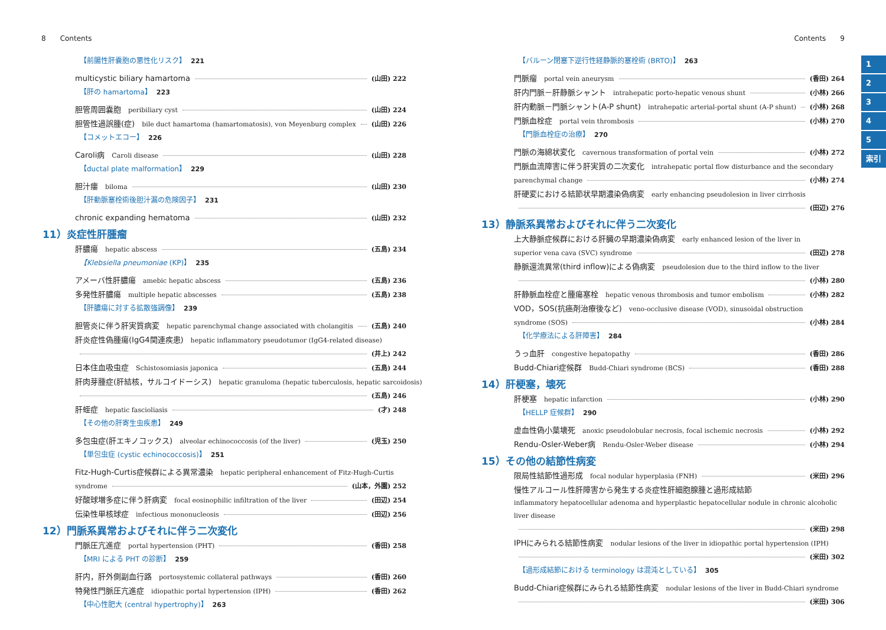8 Contents
【前腸性肝嚢胞の悪性化リスク】 221
multicystic biliary hamartoma (山田) 222
【肝の hamartoma】 223
胆管周囲嚢胞 peribiliary cyst (山田) 224
胆管性過誤腫(症) bile duct hamartoma (hamartomatosis), von Meyenburg complex (山田) 226
【コメットエコー】 226
Caroli病 Caroli disease (山田) 228
【ductal plate malformation】 229
胆汁瘻 biloma (山田) 230
【肝動脈塞栓術後胆汁漏の危険因子】 231
chronic expanding hematoma (山田) 232
11）炎症性肝腫瘤
肝膿瘍 hepatic abscess (五島) 234
【Klebsiella pneumoniae (KP)】 235
アメーバ性肝膿瘍 amebic hepatic abscess (五島) 236
多発性肝膿瘍 multiple hepatic abscesses (五島) 238
【肝膿瘍に対する拡散強調像】 239
胆管炎に伴う肝実質病変 hepatic parenchymal change associated with cholangitis (五島) 240
肝炎症性偽腫瘍(IgG4関連疾患) hepatic inflammatory pseudotumor (IgG4-related disease)
(井上) 242
日本住血吸虫症 Schistosomiasis japonica (五島) 244
肝肉芽腫症(肝結核，サルコイドーシス) hepatic granuloma (hepatic tuberculosis, hepatic sarcoidosis)
(五島) 246
肝蛭症 hepatic fascioliasis (才) 248
【その他の肝寄生虫疾患】 249
多包虫症(肝エキノコックス) alveolar echinococcosis (of the liver) (児玉) 250
【単包虫症 (cystic echinococcosis)】 251
Fitz-Hugh-Curtis症候群による異常濃染 hepatic peripheral enhancement of Fitz-Hugh-Curtis
syndrome (山本，外園) 252
好酸球増多症に伴う肝病変 focal eosinophilic infiltration of the liver (田辺) 254
伝染性単核球症 infectious mononucleosis (田辺) 256
12）門脈系異常およびそれに伴う二次変化
門脈圧亢進症 portal hypertension (PHT) (香田) 258
【MRI による PHT の診断】 259
肝内，肝外側副血行路 portosystemic collateral pathways (香田) 260
特発性門脈圧亢進症 idiopathic portal hypertension (IPH) (香田) 262
【中心性肥大 (central hypertrophy)】 263
Contents 9
【バルーン閉塞下逆行性経静脈的塞栓術 (BRTO)】 263
門脈瘤 portal vein aneurysm (香田) 264
肝内門脈－肝静脈シャント intrahepatic porto-hepatic venous shunt (小林) 266
肝内動脈－門脈シャント(A-P shunt) intrahepatic arterial-portal shunt (A-P shunt) (小林) 268
門脈血栓症 portal vein thrombosis (小林) 270
【門脈血栓症の治療】 270
門脈の海綿状変化 cavernous transformation of portal vein (小林) 272
門脈血流障害に伴う肝実質の二次変化 intrahepatic portal flow disturbance and the secondary
parenchymal change (小林) 274
肝硬変における結節状早期濃染偽病変 early enhancing pseudolesion in liver cirrhosis
(田辺) 276
13）静脈系異常およびそれに伴う二次変化
上大静脈症候群における肝臓の早期濃染偽病変 early enhanced lesion of the liver in
superior vena cava (SVC) syndrome (田辺) 278
静脈還流異常(third inflow)による偽病変 pseudolesion due to the third inflow to the liver
(小林) 280
肝静脈血栓症と腫瘍塞栓 hepatic venous thrombosis and tumor embolism (小林) 282
VOD，SOS(抗癌剤治療後など) veno-occlusive disease (VOD), sinusoidal obstruction
syndrome (SOS) (小林) 284
【化学療法による肝障害】 284
うっ血肝 congestive hepatopathy (香田) 286
Budd-Chiari症候群 Budd-Chiari syndrome (BCS) (香田) 288
14）肝梗塞，壊死
肝梗塞 hepatic infarction (小林) 290
【HELLP 症候群】 290
虚血性偽小葉壊死 anoxic pseudolobular necrosis, focal ischemic necrosis (小林) 292
Rendu-Osler-Weber病 Rendu-Osler-Weber disease (小林) 294
15）その他の結節性病変
限局性結節性過形成 focal nodular hyperplasia (FNH) (米田) 296
慢性アルコール性肝障害から発生する炎症性肝細胞腺腫と過形成結節
inflammatory hepatocellular adenoma and hyperplastic hepatocellular nodule in chronic alcoholic liver disease
(米田) 298
IPHにみられる結節性病変 nodular lesions of the liver in idiopathic portal hypertension (IPH)
(米田) 302
【過形成結節における terminology は混沌としている】 305
Budd-Chiari症候群にみられる結節性病変 nodular lesions of the liver in Budd-Chiari syndrome
(米田) 306
1
2
3
4
5
索引